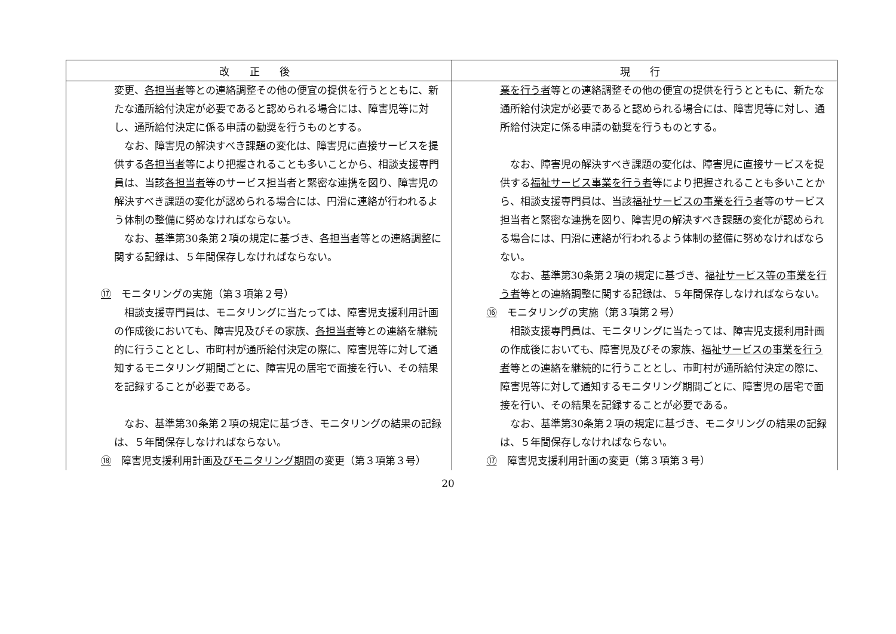| 改 正 後 | 現 行 |
| --- | --- |
| 変更、 各担当者 等との連絡調整その他の便宜の提供を行うとともに、新たな通所給付決定が必要であると認められる場合には、障害児等に対し、通所給付決定に係る申請の勧奨を行うものとする。 なお、障害児の解決すべき課題の変化は、障害児に直接サービスを提供する 各担当者 等により把握されることも多いことから、相談支援専門員は、当該 各担当者 等のサービス担当者と緊密な連携を図り、障害児の解決すべき課題の変化が認められる場合には、円滑に連絡が行われるよう体制の整備に努めなければならない。 なお、基準第30条第２項の規定に基づき、 各担当者 等との連絡調整に関する記録は、５年間保存しなければならない。 ⑰ モニタリングの実施（第３項第２号） 相談支援専門員は、モニタリングに当たっては、障害児支援利用計画の作成後においても、障害児及びその家族、 各担当者 等との連絡を継続的に行うこととし、市町村が通所給付決定の際に、障害児等に対して通知するモニタリング期間ごとに、障害児の居宅で面接を行い、その結果を記録することが必要である。 なお、基準第30条第２項の規定に基づき、モニタリングの結果の記録は、５年間保存しなければならない。 ⑱ 障害児支援利用計画 及びモニタリング期間 の変更（第３項第３号） | 業を行う者 等との連絡調整その他の便宜の提供を行うとともに、新たな通所給付決定が必要であると認められる場合には、障害児等に対し、通所給付決定に係る申請の勧奨を行うものとする。 なお、障害児の解決すべき課題の変化は、障害児に直接サービスを提供する 福祉サービス事業を行う者 等により把握されることも多いことから、相談支援専門員は、当該 福祉サービスの事業を行う者 等のサービス担当者と緊密な連携を図り、障害児の解決すべき課題の変化が認められる場合には、円滑に連絡が行われるよう体制の整備に努めなければならない。 なお、基準第30条第２項の規定に基づき、 福祉サービス等の事業を行う者 等との連絡調整に関する記録は、５年間保存しなければならない。 ⑯ モニタリングの実施（第３項第２号） 相談支援専門員は、モニタリングに当たっては、障害児支援利用計画の作成後においても、障害児及びその家族、 福祉サービスの事業を行う者 等との連絡を継続的に行うこととし、市町村が通所給付決定の際に、障害児等に対して通知するモニタリング期間ごとに、障害児の居宅で面接を行い、その結果を記録することが必要である。 なお、基準第30条第２項の規定に基づき、モニタリングの結果の記録は、５年間保存しなければならない。 ⑰ 障害児支援利用計画の変更（第３項第３号） |
20